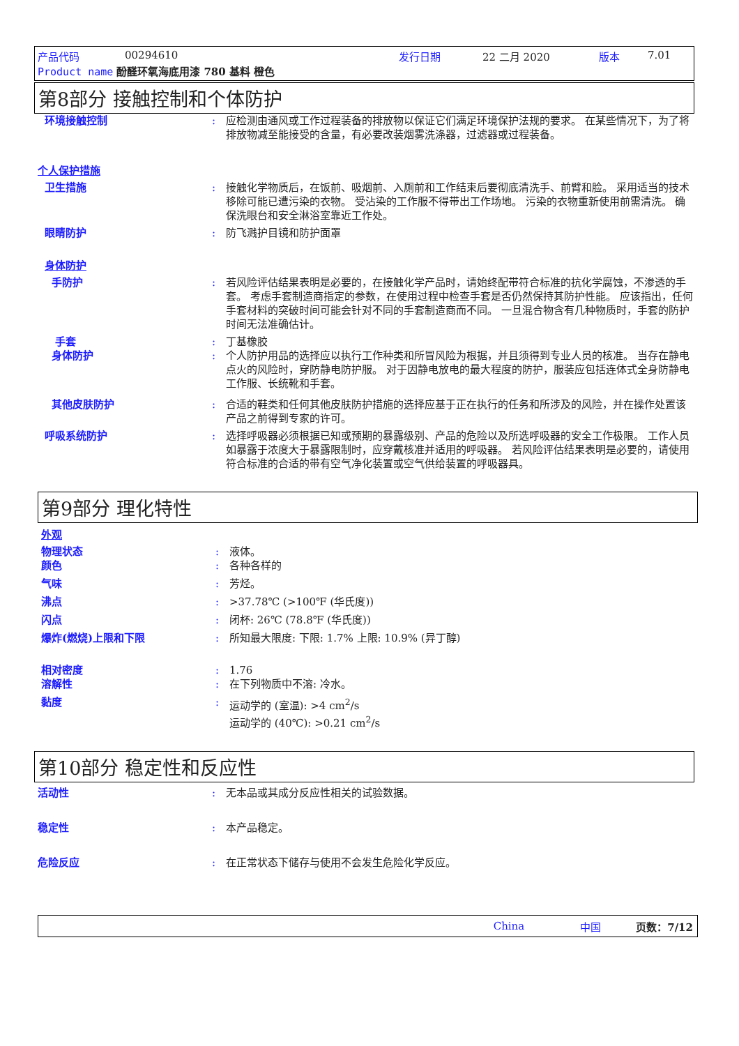产品代码 00294610 发行日期 22 二月 2020 版本 7.01
Product name 酚醛环氧海底用漆 780 基料 橙色
第8部分 接触控制和个体防护
环境接触控制 : 应检测由通风或工作过程装备的排放物以保证它们满足环境保护法规的要求。 在某些情况下，为了将排放物减至能接受的含量，有必要改装烟雾洗涤器，过滤器或过程装备。
个人保护措施
卫生措施 : 接触化学物质后，在饭前、吸烟前、入厕前和工作结束后要彻底清洗手、前臂和脸。 采用适当的技术移除可能已遭污染的衣物。 受沾染的工作服不得带出工作场地。 污染的衣物重新使用前需清洗。 确保洗眼台和安全淋浴室靠近工作处。
眼睛防护 : 防飞溅护目镜和防护面罩
身体防护
手防护 : 若风险评估结果表明是必要的，在接触化学产品时，请始终配带符合标准的抗化学腐蚀，不渗透的手套。 考虑手套制造商指定的参数，在使用过程中检查手套是否仍然保持其防护性能。 应该指出，任何手套材料的突破时间可能会针对不同的手套制造商而不同。 一旦混合物含有几种物质时，手套的防护时间无法准确估计。
手套 : 丁基橡胶
身体防护 : 个人防护用品的选择应以执行工作种类和所冒风险为根据，并且须得到专业人员的核准。 当存在静电点火的风险时，穿防静电防护服。 对于因静电放电的最大程度的防护，服装应包括连体式全身防静电工作服、长统靴和手套。
其他皮肤防护 : 合适的鞋类和任何其他皮肤防护措施的选择应基于正在执行的任务和所涉及的风险，并在操作处置该产品之前得到专家的许可。
呼吸系统防护 : 选择呼吸器必须根据已知或预期的暴露级别、产品的危险以及所选呼吸器的安全工作极限。 工作人员如暴露于浓度大于暴露限制时，应穿戴核准并适用的呼吸器。 若风险评估结果表明是必要的，请使用符合标准的合适的带有空气净化装置或空气供给装置的呼吸器具。
第9部分 理化特性
外观
物理状态 : 液体。
颜色 : 各种各样的
气味 : 芳烃。
沸点 : >37.78℃ (>100℉ (华氏度))
闪点 : 闭杯: 26℃ (78.8℉ (华氏度))
爆炸(燃烧)上限和下限 : 所知最大限度: 下限: 1.7% 上限: 10.9% (异丁醇)
相对密度 : 1.76
溶解性 : 在下列物质中不溶: 冷水。
黏度 : 运动学的 (室温): >4 cm<sup>2</sup>/s
运动学的 (40℃): >0.21 cm<sup>2</sup>/s
第10部分 稳定性和反应性
活动性 : 无本品或其成分反应性相关的试验数据。
稳定性 : 本产品稳定。
危险反应 : 在正常状态下储存与使用不会发生危险化学反应。
China 中国 页数：7/12